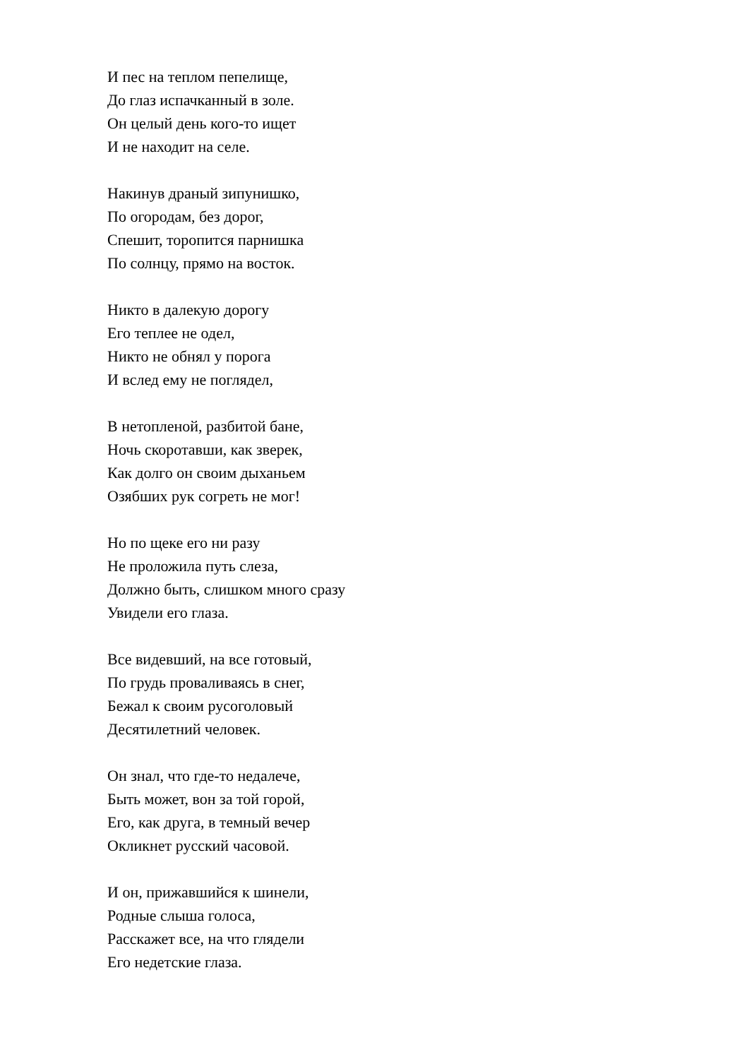И пес на теплом пепелище,
До глаз испачканный в золе.
Он целый день кого-то ищет
И не находит на селе.
Накинув драный зипунишко,
По огородам, без дорог,
Спешит, торопится парнишка
По солнцу, прямо на восток.
Никто в далекую дорогу
Его теплее не одел,
Никто не обнял у порога
И вслед ему не поглядел,
В нетопленой, разбитой бане,
Ночь скоротавши, как зверек,
Как долго он своим дыханьем
Озябших рук согреть не мог!
Но по щеке его ни разу
Не проложила путь слеза,
Должно быть, слишком много сразу
Увидели его глаза.
Все видевший, на все готовый,
По грудь проваливаясь в снег,
Бежал к своим русоголовый
Десятилетний человек.
Он знал, что где-то недалече,
Быть может, вон за той горой,
Его, как друга, в темный вечер
Окликнет русский часовой.
И он, прижавшийся к шинели,
Родные слыша голоса,
Расскажет все, на что глядели
Его недетские глаза.